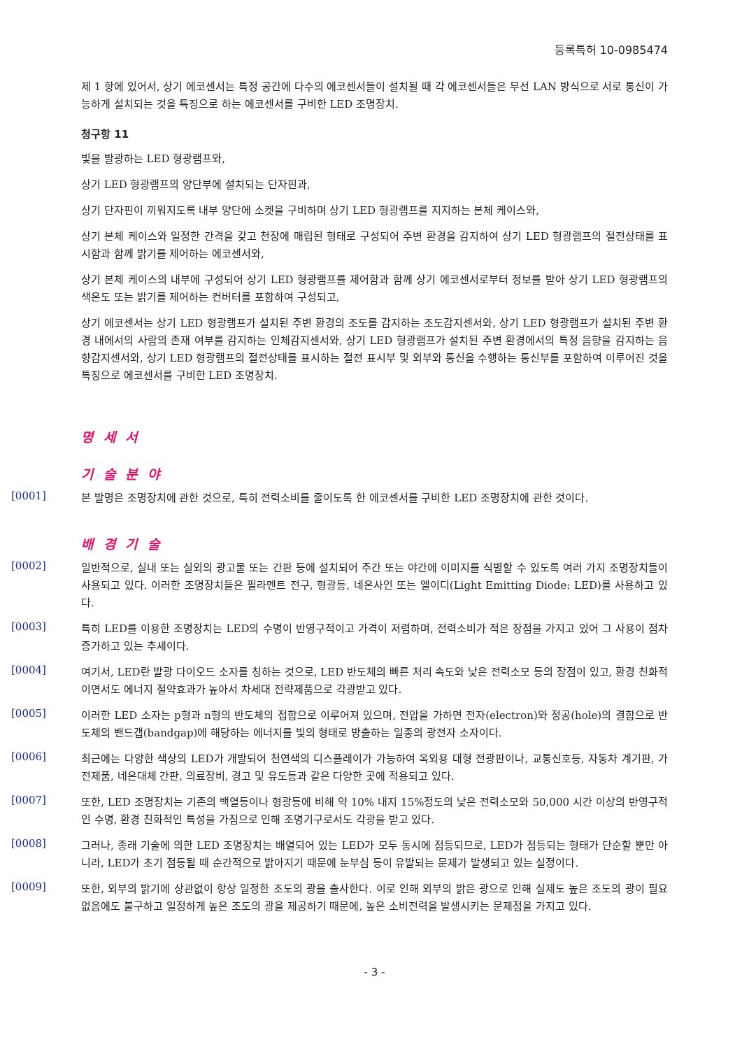등록특허 10-0985474
제 1 항에 있어서, 상기 에코센서는 특정 공간에 다수의 에코센서들이 설치될 때 각 에코센서들은 무선 LAN 방식으로 서로 통신이 가능하게 설치되는 것을 특징으로 하는 에코센서를 구비한 LED 조명장치.
청구항 11
빛을 발광하는 LED 형광램프와,
상기 LED 형광램프의 양단부에 설치되는 단자핀과,
상기 단자핀이 끼워지도록 내부 양단에 소켓을 구비하며 상기 LED 형광램프를 지지하는 본체 케이스와,
상기 본체 케이스와 일정한 간격을 갖고 천장에 매립된 형태로 구성되어 주변 환경을 감지하여 상기 LED 형광램프의 절전상태를 표시함과 함께 밝기를 제어하는 에코센서와,
상기 본체 케이스의 내부에 구성되어 상기 LED 형광램프를 제어함과 함께 상기 에코센서로부터 정보를 받아 상기 LED 형광램프의 색온도 또는 밝기를 제어하는 컨버터를 포함하여 구성되고,
상기 에코센서는 상기 LED 형광램프가 설치된 주변 환경의 조도를 감지하는 조도감지센서와, 상기 LED 형광램프가 설치된 주변 환경 내에서의 사람의 존재 여부를 감지하는 인체감지센서와, 상기 LED 형광램프가 설치된 주변 환경에서의 특정 음향을 감지하는 음향감지센서와, 상기 LED 형광램프의 절전상태를 표시하는 절전 표시부 및 외부와 통신을 수행하는 통신부를 포함하여 이루어진 것을 특징으로 에코센서를 구비한 LED 조명장치.
명 세 서
기 술 분 야
[0001]
본 발명은 조명장치에 관한 것으로, 특히 전력소비를 줄이도록 한 에코센서를 구비한 LED 조명장치에 관한 것이다.
배 경 기 술
[0002]
일반적으로, 실내 또는 실외의 광고물 또는 간판 등에 설치되어 주간 또는 야간에 이미지를 식별할 수 있도록 여러 가지 조명장치들이 사용되고 있다. 이러한 조명장치들은 필라멘트 전구, 형광등, 네온사인 또는 엘이디(Light Emitting Diode: LED)를 사용하고 있다.
[0003]
특히 LED를 이용한 조명장치는 LED의 수명이 반영구적이고 가격이 저렴하며, 전력소비가 적은 장점을 가지고 있어 그 사용이 점차 증가하고 있는 추세이다.
[0004]
여기서, LED란 발광 다이오드 소자를 칭하는 것으로, LED 반도체의 빠른 처리 속도와 낮은 전력소모 등의 장점이 있고, 환경 친화적이면서도 에너지 절약효과가 높아서 차세대 전략제품으로 각광받고 있다.
[0005]
이러한 LED 소자는 p형과 n형의 반도체의 접합으로 이루어져 있으며, 전압을 가하면 전자(electron)와 정공(hole)의 결합으로 반도체의 밴드갭(bandgap)에 해당하는 에너지를 빛의 형태로 방출하는 일종의 광전자 소자이다.
[0006]
최근에는 다양한 색상의 LED가 개발되어 천연색의 디스플레이가 가능하여 옥외용 대형 전광판이나, 교통신호등, 자동차 계기판, 가전제품, 네온대체 간판, 의료장비, 경고 및 유도등과 같은 다양한 곳에 적용되고 있다.
[0007]
또한, LED 조명장치는 기존의 백열등이나 형광등에 비해 약 10% 내지 15%정도의 낮은 전력소모와 50,000 시간 이상의 반영구적인 수명, 환경 친화적인 특성을 가짐으로 인해 조명기구로서도 각광을 받고 있다.
[0008]
그러나, 종래 기술에 의한 LED 조명장치는 배열되어 있는 LED가 모두 동시에 점등되므로, LED가 점등되는 형태가 단순할 뿐만 아니라, LED가 초기 점등될 때 순간적으로 밝아지기 때문에 눈부심 등이 유발되는 문제가 발생되고 있는 실정이다.
[0009]
또한, 외부의 밝기에 상관없이 항상 일정한 조도의 광을 출사한다. 이로 인해 외부의 밝은 광으로 인해 실제도 높은 조도의 광이 필요 없음에도 불구하고 일정하게 높은 조도의 광을 제공하기 때문에, 높은 소비전력을 발생시키는 문제점을 가지고 있다.
- 3 -